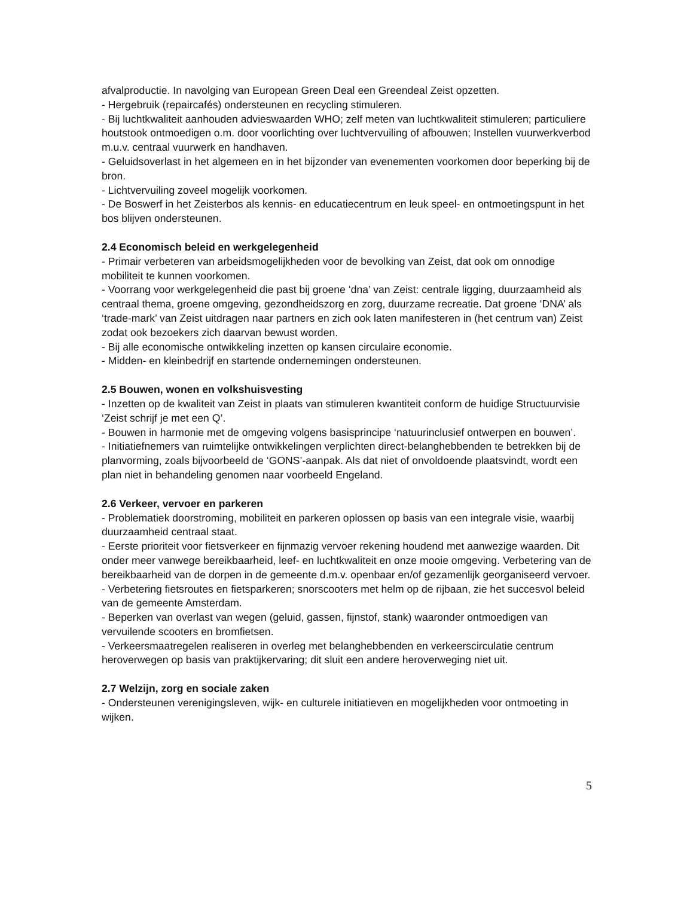afvalproductie. In navolging van European Green Deal een Greendeal Zeist opzetten.
- Hergebruik (repaircafés) ondersteunen en recycling stimuleren.
- Bij luchtkwaliteit aanhouden advieswaarden WHO; zelf meten van luchtkwaliteit stimuleren; particuliere houtstook ontmoedigen o.m. door voorlichting over luchtvervuiling of afbouwen; Instellen vuurwerkverbod m.u.v. centraal vuurwerk en handhaven.
- Geluidsoverlast in het algemeen en in het bijzonder van evenementen voorkomen door beperking bij de bron.
- Lichtvervuiling zoveel mogelijk voorkomen.
- De Boswerf in het Zeisterbos als kennis- en educatiecentrum en leuk speel- en ontmoetingspunt in het bos blijven ondersteunen.
2.4 Economisch beleid en werkgelegenheid
- Primair verbeteren van arbeidsmogelijkheden voor de bevolking van Zeist, dat ook om onnodige mobiliteit te kunnen voorkomen.
- Voorrang voor werkgelegenheid die past bij groene ‘dna’ van Zeist: centrale ligging, duurzaamheid als centraal thema, groene omgeving, gezondheidszorg en zorg, duurzame recreatie. Dat groene ‘DNA’ als ‘trade-mark’ van Zeist uitdragen naar partners en zich ook laten manifesteren in (het centrum van) Zeist zodat ook bezoekers zich daarvan bewust worden.
- Bij alle economische ontwikkeling inzetten op kansen circulaire economie.
- Midden- en kleinbedrijf en startende ondernemingen ondersteunen.
2.5 Bouwen, wonen en volkshuisvesting
- Inzetten op de kwaliteit van Zeist in plaats van stimuleren kwantiteit conform de huidige Structuurvisie ‘Zeist schrijf je met een Q’.
- Bouwen in harmonie met de omgeving volgens basisprincipe ‘natuurinclusief ontwerpen en bouwen’.
- Initiatiefnemers van ruimtelijke ontwikkelingen verplichten direct-belanghebbenden te betrekken bij de planvorming, zoals bijvoorbeeld de ‘GONS’-aanpak. Als dat niet of onvoldoende plaatsvindt, wordt een plan niet in behandeling genomen naar voorbeeld Engeland.
2.6 Verkeer, vervoer en parkeren
- Problematiek doorstroming, mobiliteit en parkeren oplossen op basis van een integrale visie, waarbij duurzaamheid centraal staat.
- Eerste prioriteit voor fietsverkeer en fijnmazig vervoer rekening houdend met aanwezige waarden. Dit onder meer vanwege bereikbaarheid, leef- en luchtkwaliteit en onze mooie omgeving. Verbetering van de bereikbaarheid van de dorpen in de gemeente d.m.v. openbaar en/of gezamenlijk georganiseerd vervoer.
- Verbetering fietsroutes en fietsparkeren; snorscooters met helm op de rijbaan, zie het succesvol beleid van de gemeente Amsterdam.
- Beperken van overlast van wegen (geluid, gassen, fijnstof, stank) waaronder ontmoedigen van vervuilende scooters en bromfietsen.
- Verkeersmaatregelen realiseren in overleg met belanghebbenden en verkeerscirculatie centrum heroverwegen op basis van praktijkervaring; dit sluit een andere heroverweging niet uit.
2.7 Welzijn, zorg en sociale zaken
- Ondersteunen verenigingsleven, wijk- en culturele initiatieven en mogelijkheden voor ontmoeting in wijken.
5